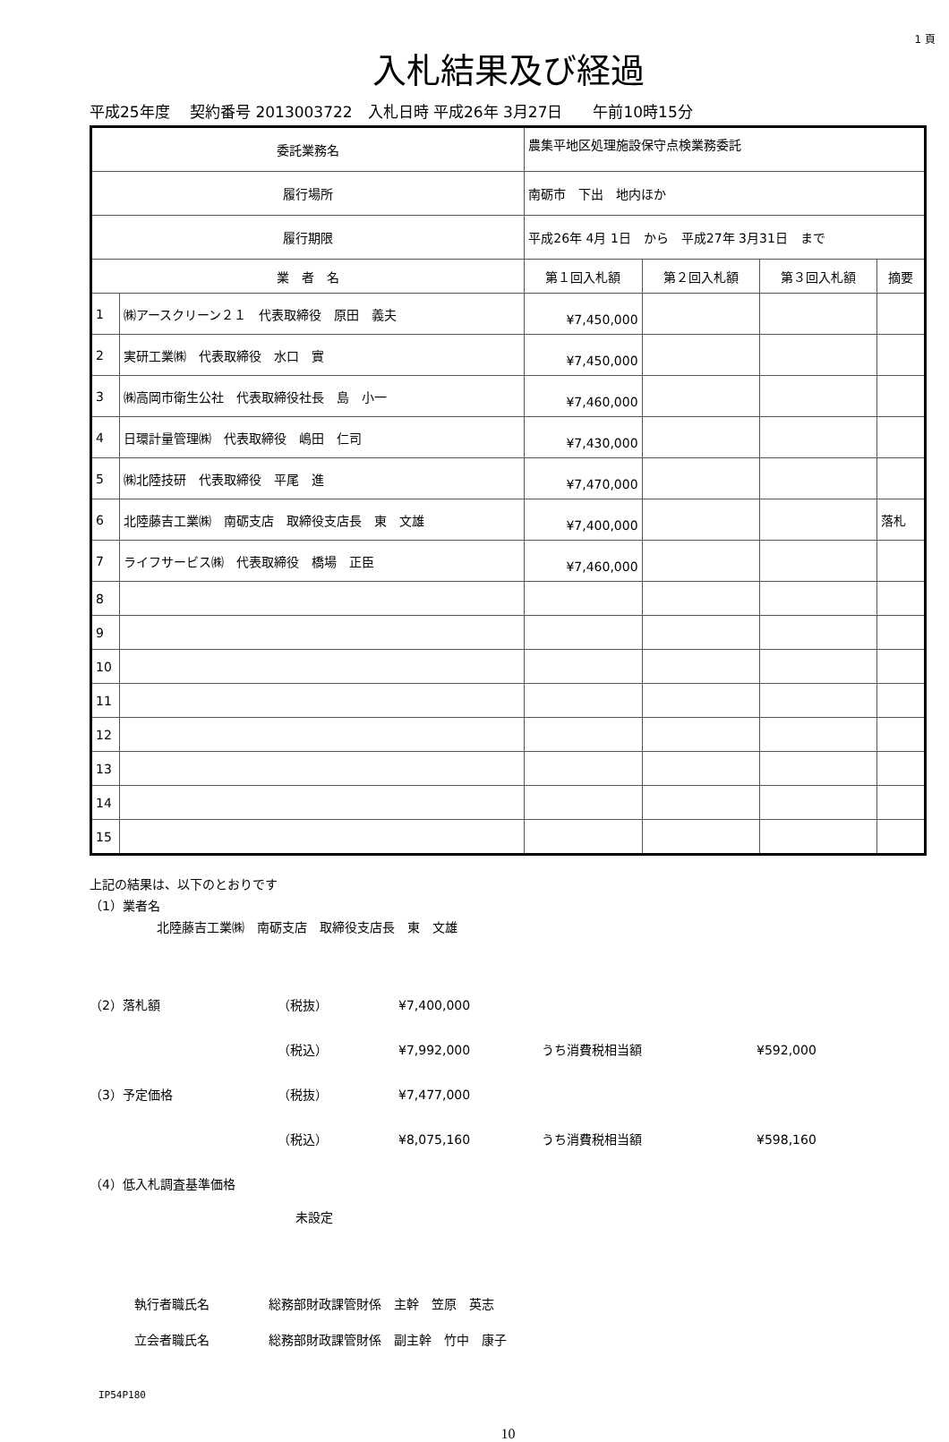1 頁
入札結果及び経過
平成25年度　 契約番号 2013003722　入札日時 平成26年 3月27日　　午前10時15分
| 委託業務名 | | 農集平地区処理施設保守点検業務委託 | | | |
| 履行場所 | | 南砺市 下出 地内ほか | | | |
| 履行期限 | | 平成26年 4月 1日 から 平成27年 3月31日 まで | | | |
| 業 者 名 | | 第１回入札額 | 第２回入札額 | 第３回入札額 | 摘要 |
| 1 | ㈱アースクリーン２１ 代表取締役 原田 義夫 | ¥7,450,000 | | | |
| 2 | 実研工業㈱ 代表取締役 水口 實 | ¥7,450,000 | | | |
| 3 | ㈱高岡市衛生公社 代表取締役社長 島 小一 | ¥7,460,000 | | | |
| 4 | 日環計量管理㈱ 代表取締役 嶋田 仁司 | ¥7,430,000 | | | |
| 5 | ㈱北陸技研 代表取締役 平尾 進 | ¥7,470,000 | | | |
| 6 | 北陸藤吉工業㈱ 南砺支店 取締役支店長 東 文雄 | ¥7,400,000 | | | 落札 |
| 7 | ライフサービス㈱ 代表取締役 橋場 正臣 | ¥7,460,000 | | | |
| 8 | | | | | |
| 9 | | | | | |
| 10 | | | | | |
| 11 | | | | | |
| 12 | | | | | |
| 13 | | | | | |
| 14 | | | | | |
| 15 | | | | | |
上記の結果は、以下のとおりです
（1）業者名
北陸藤吉工業㈱　南砺支店　取締役支店長　東　文雄
（2）落札額 （税抜） ¥7,400,000
（税込） ¥7,992,000 うち消費税相当額 ¥592,000
（3）予定価格 （税抜） ¥7,477,000
（税込） ¥8,075,160 うち消費税相当額 ¥598,160
（4）低入札調査基準価格
未設定
執行者職氏名 総務部財政課管財係　主幹　笠原　英志
立会者職氏名 総務部財政課管財係　副主幹　竹中　康子
IP54P180
10